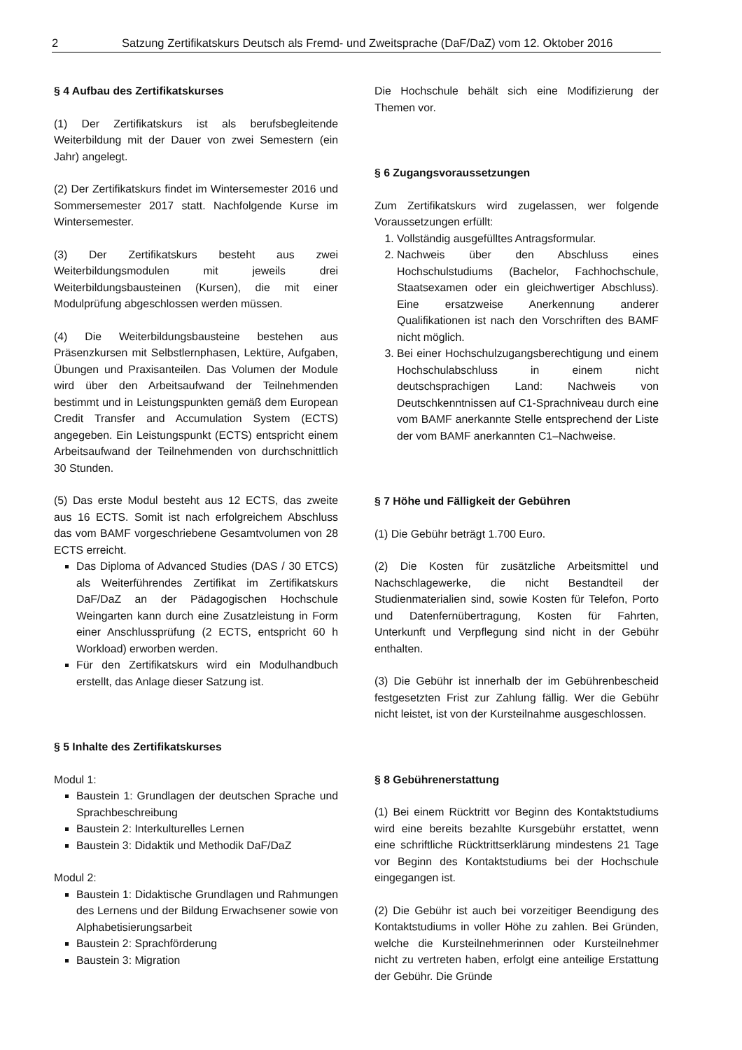2 Satzung Zertifikatskurs Deutsch als Fremd- und Zweitsprache (DaF/DaZ) vom 12. Oktober 2016
§ 4 Aufbau des Zertifikatskurses
(1) Der Zertifikatskurs ist als berufsbegleitende Weiterbildung mit der Dauer von zwei Semestern (ein Jahr) angelegt.
(2) Der Zertifikatskurs findet im Wintersemester 2016 und Sommersemester 2017 statt. Nachfolgende Kurse im Wintersemester.
(3) Der Zertifikatskurs besteht aus zwei Weiterbildungsmodulen mit jeweils drei Weiterbildungsbausteinen (Kursen), die mit einer Modulprüfung abgeschlossen werden müssen.
(4) Die Weiterbildungsbausteine bestehen aus Präsenzkursen mit Selbstlernphasen, Lektüre, Aufgaben, Übungen und Praxisanteilen. Das Volumen der Module wird über den Arbeitsaufwand der Teilnehmenden bestimmt und in Leistungspunkten gemäß dem European Credit Transfer and Accumulation System (ECTS) angegeben. Ein Leistungspunkt (ECTS) entspricht einem Arbeitsaufwand der Teilnehmenden von durchschnittlich 30 Stunden.
(5) Das erste Modul besteht aus 12 ECTS, das zweite aus 16 ECTS. Somit ist nach erfolgreichem Abschluss das vom BAMF vorgeschriebene Gesamtvolumen von 28 ECTS erreicht.
Das Diploma of Advanced Studies (DAS / 30 ETCS) als Weiterführendes Zertifikat im Zertifikatskurs DaF/DaZ an der Pädagogischen Hochschule Weingarten kann durch eine Zusatzleistung in Form einer Anschlussprüfung (2 ECTS, entspricht 60 h Workload) erworben werden.
Für den Zertifikatskurs wird ein Modulhandbuch erstellt, das Anlage dieser Satzung ist.
§ 5 Inhalte des Zertifikatskurses
Modul 1:
Baustein 1: Grundlagen der deutschen Sprache und Sprachbeschreibung
Baustein 2: Interkulturelles Lernen
Baustein 3: Didaktik und Methodik DaF/DaZ
Modul 2:
Baustein 1: Didaktische Grundlagen und Rahmungen des Lernens und der Bildung Erwachsener sowie von Alphabetisierungsarbeit
Baustein 2: Sprachförderung
Baustein 3: Migration
Die Hochschule behält sich eine Modifizierung der Themen vor.
§ 6 Zugangsvoraussetzungen
Zum Zertifikatskurs wird zugelassen, wer folgende Voraussetzungen erfüllt:
1. Vollständig ausgefülltes Antragsformular.
2. Nachweis über den Abschluss eines Hochschulstudiums (Bachelor, Fachhochschule, Staatsexamen oder ein gleichwertiger Abschluss). Eine ersatzweise Anerkennung anderer Qualifikationen ist nach den Vorschriften des BAMF nicht möglich.
3. Bei einer Hochschulzugangsberechtigung und einem Hochschulabschluss in einem nicht deutschsprachigen Land: Nachweis von Deutschkenntnissen auf C1-Sprachniveau durch eine vom BAMF anerkannte Stelle entsprechend der Liste der vom BAMF anerkannten C1–Nachweise.
§ 7 Höhe und Fälligkeit der Gebühren
(1) Die Gebühr beträgt 1.700 Euro.
(2) Die Kosten für zusätzliche Arbeitsmittel und Nachschlagewerke, die nicht Bestandteil der Studienmaterialien sind, sowie Kosten für Telefon, Porto und Datenfernübertragung, Kosten für Fahrten, Unterkunft und Verpflegung sind nicht in der Gebühr enthalten.
(3) Die Gebühr ist innerhalb der im Gebührenbescheid festgesetzten Frist zur Zahlung fällig. Wer die Gebühr nicht leistet, ist von der Kursteilnahme ausgeschlossen.
§ 8 Gebührenerstattung
(1) Bei einem Rücktritt vor Beginn des Kontaktstudiums wird eine bereits bezahlte Kursgebühr erstattet, wenn eine schriftliche Rücktrittserklärung mindestens 21 Tage vor Beginn des Kontaktstudiums bei der Hochschule eingegangen ist.
(2) Die Gebühr ist auch bei vorzeitiger Beendigung des Kontaktstudiums in voller Höhe zu zahlen. Bei Gründen, welche die Kursteilnehmerinnen oder Kursteilnehmer nicht zu vertreten haben, erfolgt eine anteilige Erstattung der Gebühr. Die Gründe